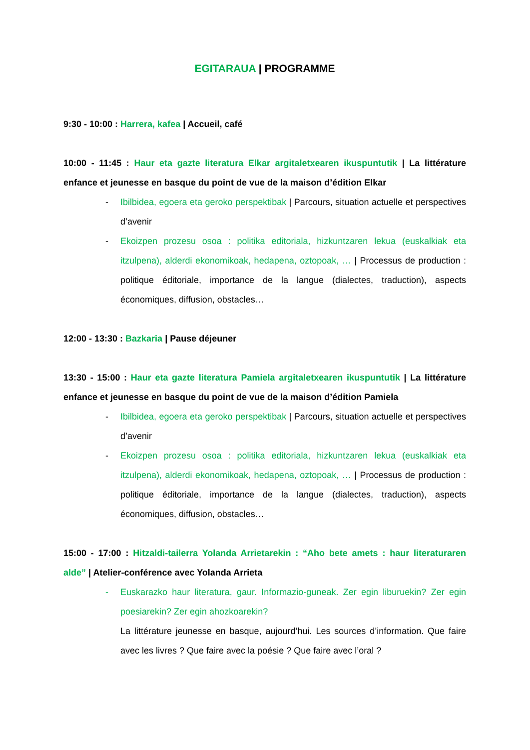EGITARAUA | PROGRAMME
9:30 - 10:00 : Harrera, kafea | Accueil, café
10:00 - 11:45 : Haur eta gazte literatura Elkar argitaletxearen ikuspuntutik | La littérature enfance et jeunesse en basque du point de vue de la maison d’édition Elkar
- Ibilbidea, egoera eta geroko perspektibak | Parcours, situation actuelle et perspectives d’avenir
- Ekoizpen prozesu osoa : politika editoriala, hizkuntzaren lekua (euskalkiak eta itzulpena), alderdi ekonomikoak, hedapena, oztopoak, … | Processus de production : politique éditoriale, importance de la langue (dialectes, traduction), aspects économiques, diffusion, obstacles…
12:00 - 13:30 : Bazkaria | Pause déjeuner
13:30 - 15:00 : Haur eta gazte literatura Pamiela argitaletxearen ikuspuntutik | La littérature enfance et jeunesse en basque du point de vue de la maison d’édition Pamiela
- Ibilbidea, egoera eta geroko perspektibak | Parcours, situation actuelle et perspectives d’avenir
- Ekoizpen prozesu osoa : politika editoriala, hizkuntzaren lekua (euskalkiak eta itzulpena), alderdi ekonomikoak, hedapena, oztopoak, … | Processus de production : politique éditoriale, importance de la langue (dialectes, traduction), aspects économiques, diffusion, obstacles…
15:00 - 17:00 : Hitzaldi-tailerra Yolanda Arrietarekin : “Aho bete amets : haur literaturaren alde” | Atelier-conférence avec Yolanda Arrieta
- Euskarazko haur literatura, gaur. Informazio-guneak. Zer egin liburuekin? Zer egin poesiarekin? Zer egin ahozkoarekin?
La littérature jeunesse en basque, aujourd’hui. Les sources d’information. Que faire avec les livres ? Que faire avec la poésie ? Que faire avec l’oral ?